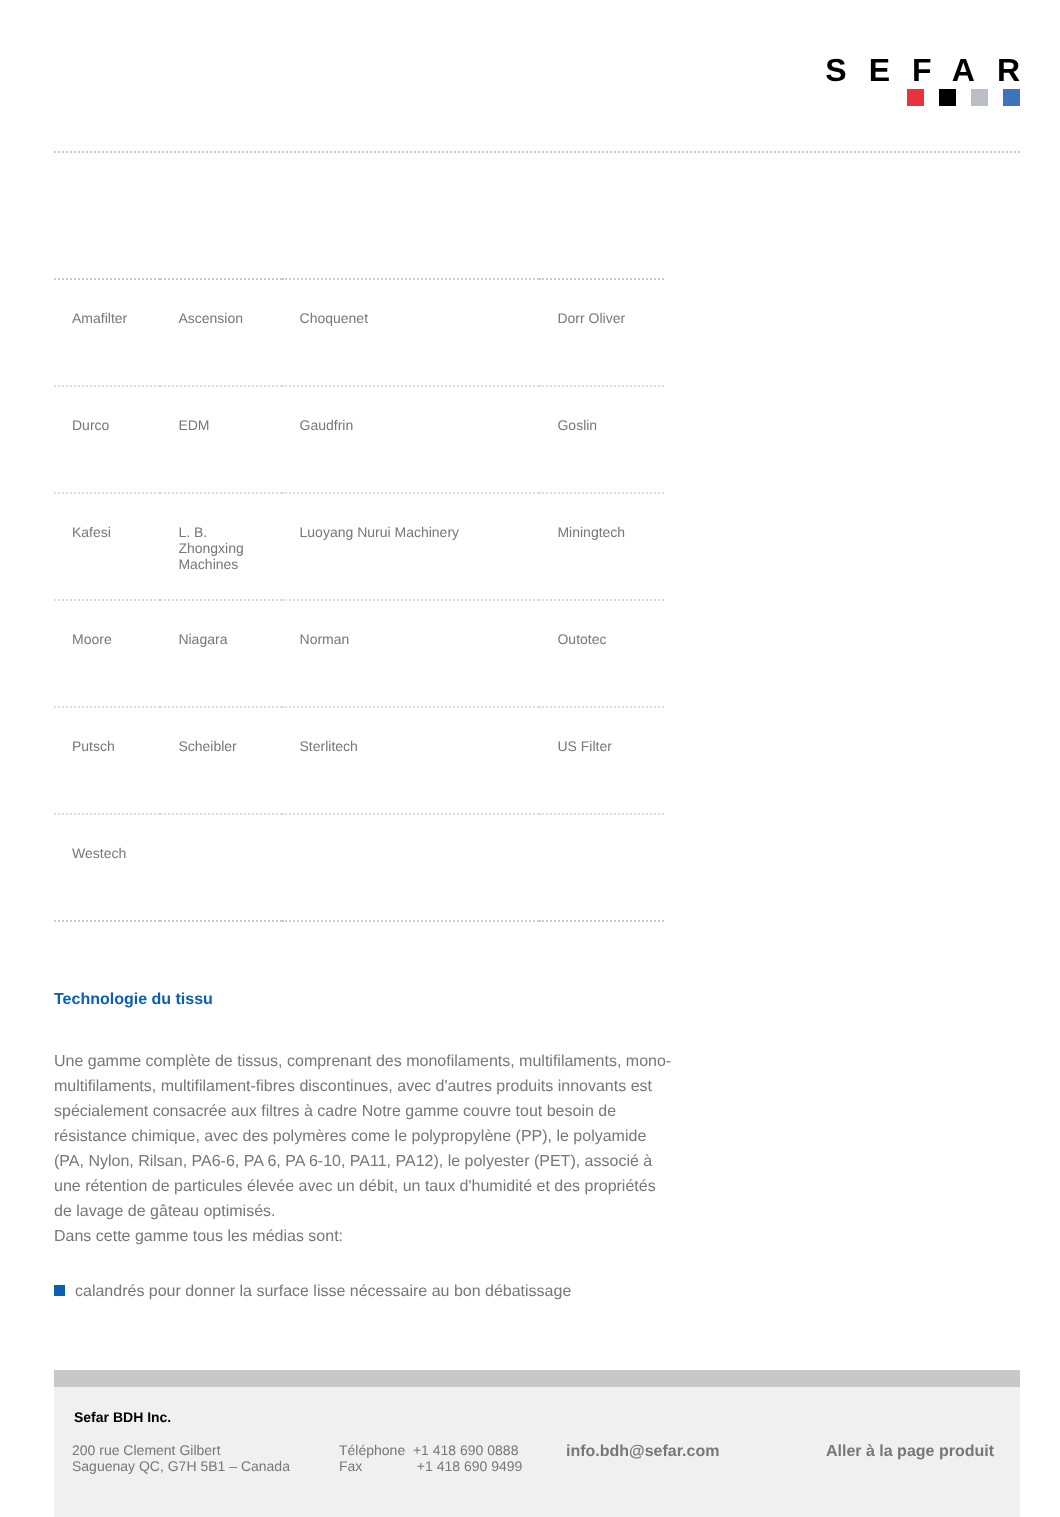SEFAR
| Amafilter | Ascension | Choquenet | Dorr Oliver |
| Durco | EDM | Gaudfrin | Goslin |
| Kafesi | L. B. Zhongxing Machines | Luoyang Nurui Machinery | Miningtech |
| Moore | Niagara | Norman | Outotec |
| Putsch | Scheibler | Sterlitech | US Filter |
| Westech | | | |
Technologie du tissu
Une gamme complète de tissus, comprenant des monofilaments, multifilaments, mono-multifilaments, multifilament-fibres discontinues, avec d'autres produits innovants est spécialement consacrée aux filtres à cadre Notre gamme couvre tout besoin de résistance chimique, avec des polymères come le polypropylène (PP), le polyamide (PA, Nylon, Rilsan, PA6-6, PA 6, PA 6-10, PA11, PA12), le polyester (PET), associé à une rétention de particules élevée avec un débit, un taux d'humidité et des propriétés de lavage de gâteau optimisés.
Dans cette gamme tous les médias sont:
calandrés pour donner la surface lisse nécessaire au bon débatissage
Sefar BDH Inc.
200 rue Clement Gilbert
Saguenay QC, G7H 5B1 – Canada
Téléphone +1 418 690 0888
Fax +1 418 690 9499
info.bdh@sefar.com Aller à la page produit